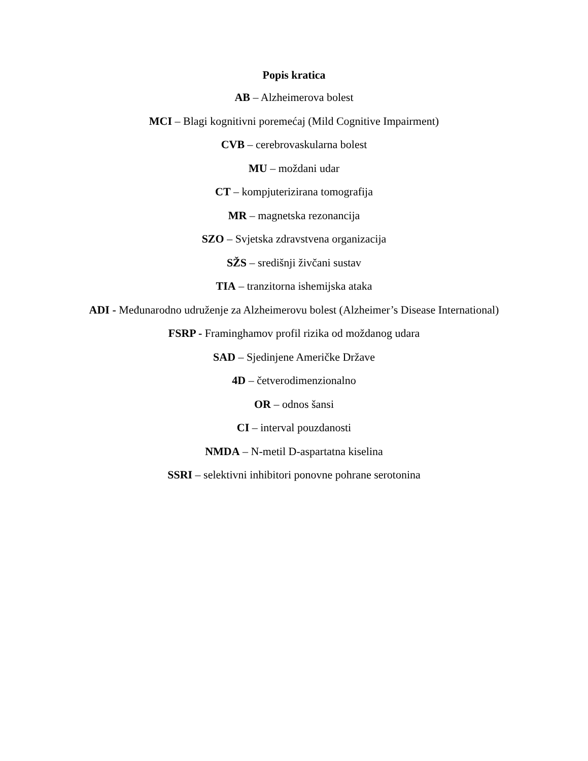Popis kratica
AB – Alzheimerova bolest
MCI – Blagi kognitivni poremećaj (Mild Cognitive Impairment)
CVB – cerebrovaskularna bolest
MU – moždani udar
CT – kompjuterizirana tomografija
MR – magnetska rezonancija
SZO – Svjetska zdravstvena organizacija
SŽS – središnji živčani sustav
TIA – tranzitorna ishemijska ataka
ADI - Međunarodno udruženje za Alzheimerovu bolest (Alzheimer’s Disease International)
FSRP - Framinghamov profil rizika od moždanog udara
SAD – Sjedinjene Američke Države
4D – četverodimenzionalno
OR – odnos šansi
CI – interval pouzdanosti
NMDA – N-metil D-aspartatna kiselina
SSRI – selektivni inhibitori ponovne pohrane serotonina